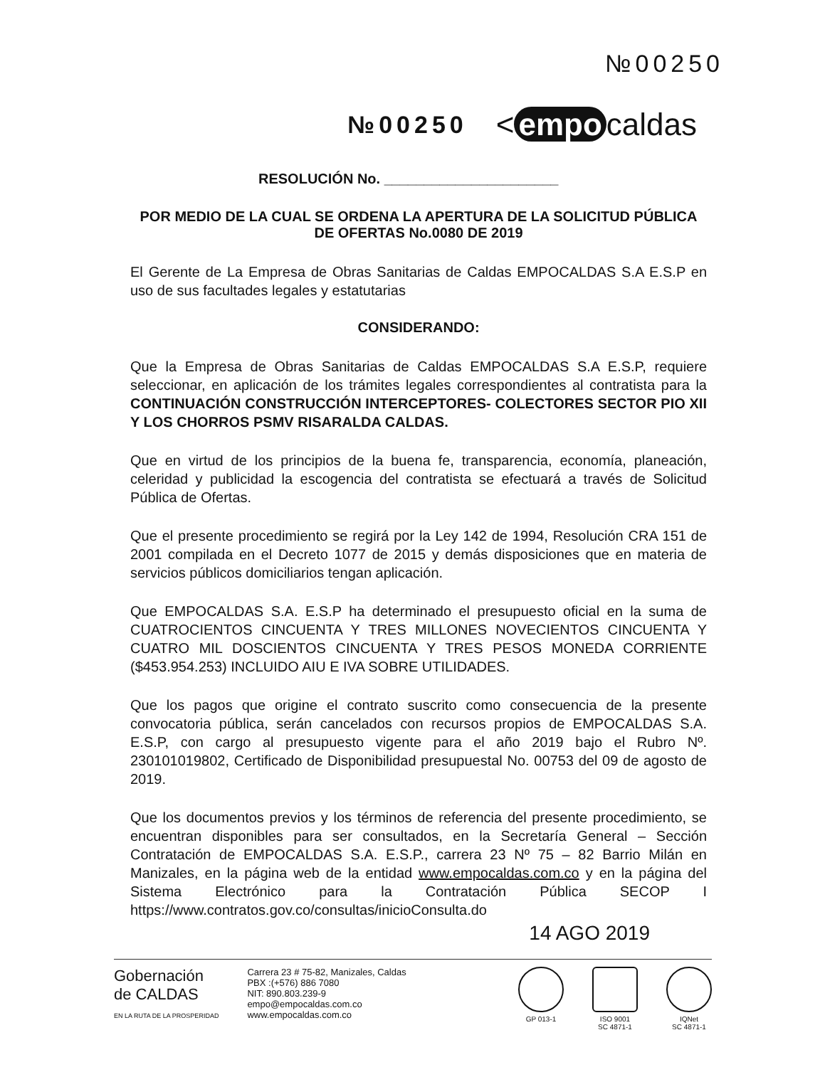№00250
№00250 < empo caldas
RESOLUCIÓN No. ______________________
POR MEDIO DE LA CUAL SE ORDENA LA APERTURA DE LA SOLICITUD PÚBLICA DE OFERTAS No.0080 DE 2019
El Gerente de La Empresa de Obras Sanitarias de Caldas EMPOCALDAS S.A E.S.P en uso de sus facultades legales y estatutarias
CONSIDERANDO:
Que la Empresa de Obras Sanitarias de Caldas EMPOCALDAS S.A E.S.P, requiere seleccionar, en aplicación de los trámites legales correspondientes al contratista para la CONTINUACIÓN CONSTRUCCIÓN INTERCEPTORES- COLECTORES SECTOR PIO XII Y LOS CHORROS PSMV RISARALDA CALDAS.
Que en virtud de los principios de la buena fe, transparencia, economía, planeación, celeridad y publicidad la escogencia del contratista se efectuará a través de Solicitud Pública de Ofertas.
Que el presente procedimiento se regirá por la Ley 142 de 1994, Resolución CRA 151 de 2001 compilada en el Decreto 1077 de 2015 y demás disposiciones que en materia de servicios públicos domiciliarios tengan aplicación.
Que EMPOCALDAS S.A. E.S.P ha determinado el presupuesto oficial en la suma de CUATROCIENTOS CINCUENTA Y TRES MILLONES NOVECIENTOS CINCUENTA Y CUATRO MIL DOSCIENTOS CINCUENTA Y TRES PESOS MONEDA CORRIENTE ($453.954.253) INCLUIDO AIU E IVA SOBRE UTILIDADES.
Que los pagos que origine el contrato suscrito como consecuencia de la presente convocatoria pública, serán cancelados con recursos propios de EMPOCALDAS S.A. E.S.P, con cargo al presupuesto vigente para el año 2019 bajo el Rubro Nº. 230101019802, Certificado de Disponibilidad presupuestal No. 00753 del 09 de agosto de 2019.
Que los documentos previos y los términos de referencia del presente procedimiento, se encuentran disponibles para ser consultados, en la Secretaría General – Sección Contratación de EMPOCALDAS S.A. E.S.P., carrera 23 Nº 75 – 82 Barrio Milán en Manizales, en la página web de la entidad www.empocaldas.com.co y en la página del Sistema Electrónico para la Contratación Pública SECOP I https://www.contratos.gov.co/consultas/inicioConsulta.do
14 AGO 2019
Gobernación
de CALDAS
EN LA RUTA DE LA PROSPERIDAD
Carrera 23 # 75-82, Manizales, Caldas
PBX :(+576) 886 7080
NIT: 890.803.239-9
empo@empocaldas.com.co
www.empocaldas.com.co
GP 013-1 ISO 9001
SC 4871-1
IQNet
SC 4871-1